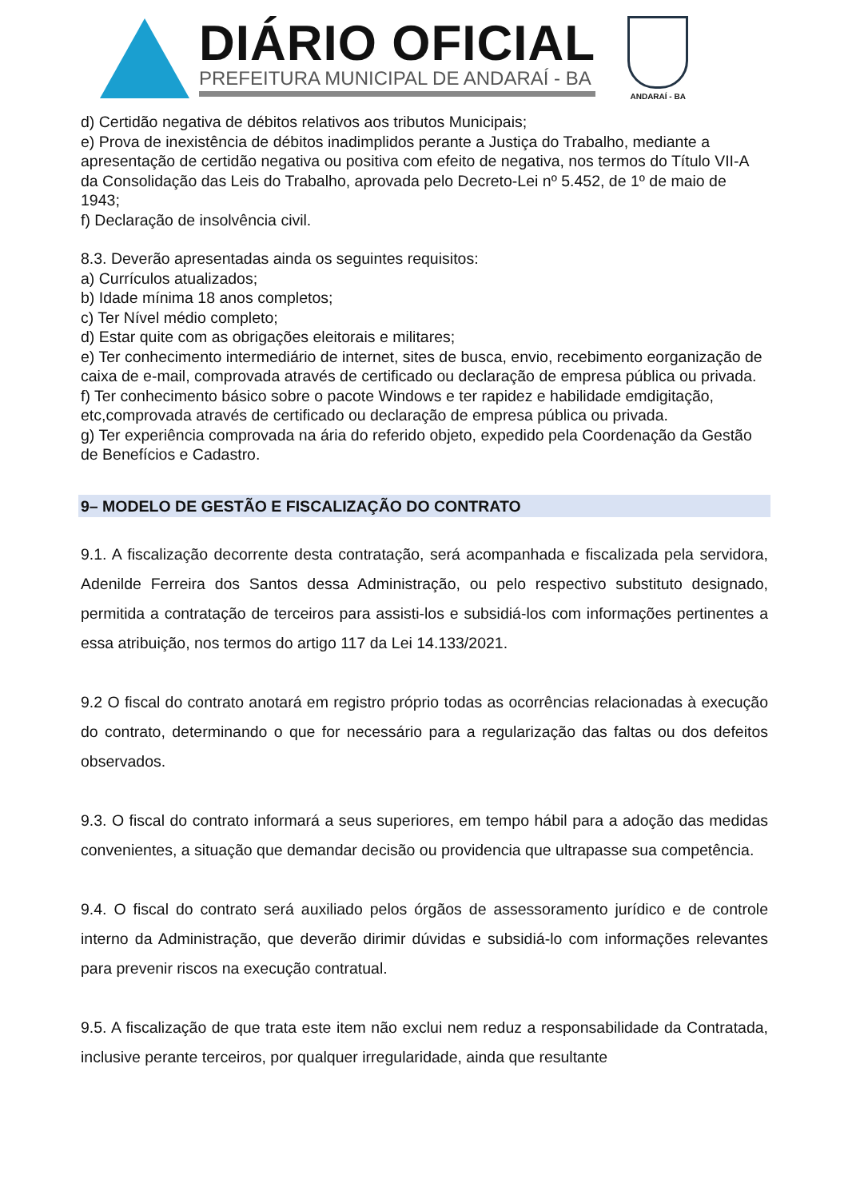DIÁRIO OFICIAL
PREFEITURA MUNICIPAL DE ANDARAÍ - BA
ANDARAÍ - BA
d) Certidão negativa de débitos relativos aos tributos Municipais;
e) Prova de inexistência de débitos inadimplidos perante a Justiça do Trabalho, mediante a apresentação de certidão negativa ou positiva com efeito de negativa, nos termos do Título VII-A da Consolidação das Leis do Trabalho, aprovada pelo Decreto-Lei nº 5.452, de 1º de maio de 1943;
f) Declaração de insolvência civil.
8.3. Deverão apresentadas ainda os seguintes requisitos:
a) Currículos atualizados;
b) Idade mínima 18 anos completos;
c) Ter Nível médio completo;
d) Estar quite com as obrigações eleitorais e militares;
e) Ter conhecimento intermediário de internet, sites de busca, envio, recebimento eorganização de caixa de e-mail, comprovada através de certificado ou declaração de empresa pública ou privada.
f) Ter conhecimento básico sobre o pacote Windows e ter rapidez e habilidade emdigitação, etc,comprovada através de certificado ou declaração de empresa pública ou privada.
g) Ter experiência comprovada na ária do referido objeto, expedido pela Coordenação da Gestão de Benefícios e Cadastro.
9– MODELO DE GESTÃO E FISCALIZAÇÃO DO CONTRATO
9.1. A fiscalização decorrente desta contratação, será acompanhada e fiscalizada pela servidora, Adenilde Ferreira dos Santos dessa Administração, ou pelo respectivo substituto designado, permitida a contratação de terceiros para assisti-los e subsidiá-los com informações pertinentes a essa atribuição, nos termos do artigo 117 da Lei 14.133/2021.
9.2 O fiscal do contrato anotará em registro próprio todas as ocorrências relacionadas à execução do contrato, determinando o que for necessário para a regularização das faltas ou dos defeitos observados.
9.3. O fiscal do contrato informará a seus superiores, em tempo hábil para a adoção das medidas convenientes, a situação que demandar decisão ou providencia que ultrapasse sua competência.
9.4. O fiscal do contrato será auxiliado pelos órgãos de assessoramento jurídico e de controle interno da Administração, que deverão dirimir dúvidas e subsidiá-lo com informações relevantes para prevenir riscos na execução contratual.
9.5. A fiscalização de que trata este item não exclui nem reduz a responsabilidade da Contratada, inclusive perante terceiros, por qualquer irregularidade, ainda que resultante